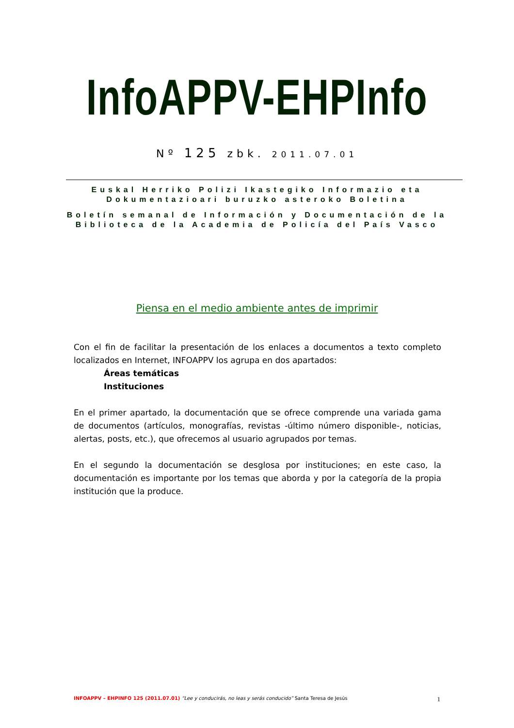InfoAPPV-EHPInfo
Nº 125 zbk. 2011.07.01
Euskal Herriko Polizi Ikastegiko Informazio eta Dokumentazioari buruzko asteroko Boletina
Boletín semanal de Información y Documentación de la Biblioteca de la Academia de Policía del País Vasco
Piensa en el medio ambiente antes de imprimir
Con el fin de facilitar la presentación de los enlaces a documentos a texto completo localizados en Internet, INFOAPPV los agrupa en dos apartados:
Áreas temáticas
Instituciones
En el primer apartado, la documentación que se ofrece comprende una variada gama de documentos (artículos, monografías, revistas -último número disponible-, noticias, alertas, posts, etc.), que ofrecemos al usuario agrupados por temas.
En el segundo la documentación se desglosa por instituciones; en este caso, la documentación es importante por los temas que aborda y por la categoría de la propia institución que la produce.
INFOAPPV – EHPINFO 125 (2011.07.01) “Lee y conducirás, no leas y serás conducido” Santa Teresa de Jesús 1